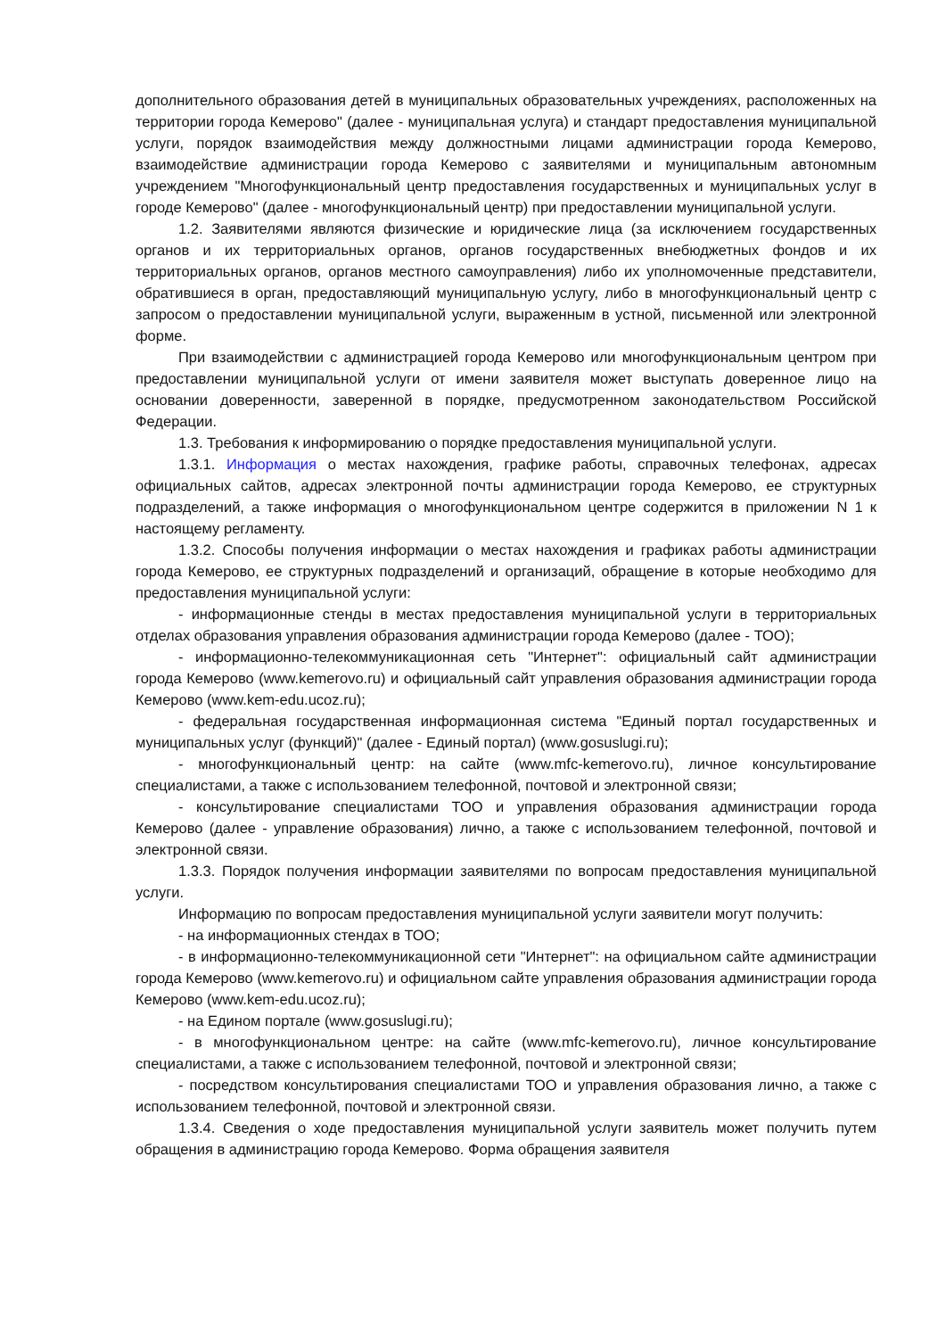дополнительного образования детей в муниципальных образовательных учреждениях, расположенных на территории города Кемерово" (далее - муниципальная услуга) и стандарт предоставления муниципальной услуги, порядок взаимодействия между должностными лицами администрации города Кемерово, взаимодействие администрации города Кемерово с заявителями и муниципальным автономным учреждением "Многофункциональный центр предоставления государственных и муниципальных услуг в городе Кемерово" (далее - многофункциональный центр) при предоставлении муниципальной услуги.
1.2. Заявителями являются физические и юридические лица (за исключением государственных органов и их территориальных органов, органов государственных внебюджетных фондов и их территориальных органов, органов местного самоуправления) либо их уполномоченные представители, обратившиеся в орган, предоставляющий муниципальную услугу, либо в многофункциональный центр с запросом о предоставлении муниципальной услуги, выраженным в устной, письменной или электронной форме.
При взаимодействии с администрацией города Кемерово или многофункциональным центром при предоставлении муниципальной услуги от имени заявителя может выступать доверенное лицо на основании доверенности, заверенной в порядке, предусмотренном законодательством Российской Федерации.
1.3. Требования к информированию о порядке предоставления муниципальной услуги.
1.3.1. Информация о местах нахождения, графике работы, справочных телефонах, адресах официальных сайтов, адресах электронной почты администрации города Кемерово, ее структурных подразделений, а также информация о многофункциональном центре содержится в приложении N 1 к настоящему регламенту.
1.3.2. Способы получения информации о местах нахождения и графиках работы администрации города Кемерово, ее структурных подразделений и организаций, обращение в которые необходимо для предоставления муниципальной услуги:
- информационные стенды в местах предоставления муниципальной услуги в территориальных отделах образования управления образования администрации города Кемерово (далее - ТОО);
- информационно-телекоммуникационная сеть "Интернет": официальный сайт администрации города Кемерово (www.kemerovo.ru) и официальный сайт управления образования администрации города Кемерово (www.kem-edu.ucoz.ru);
- федеральная государственная информационная система "Единый портал государственных и муниципальных услуг (функций)" (далее - Единый портал) (www.gosuslugi.ru);
- многофункциональный центр: на сайте (www.mfc-kemerovo.ru), личное консультирование специалистами, а также с использованием телефонной, почтовой и электронной связи;
- консультирование специалистами ТОО и управления образования администрации города Кемерово (далее - управление образования) лично, а также с использованием телефонной, почтовой и электронной связи.
1.3.3. Порядок получения информации заявителями по вопросам предоставления муниципальной услуги.
Информацию по вопросам предоставления муниципальной услуги заявители могут получить:
- на информационных стендах в ТОО;
- в информационно-телекоммуникационной сети "Интернет": на официальном сайте администрации города Кемерово (www.kemerovo.ru) и официальном сайте управления образования администрации города Кемерово (www.kem-edu.ucoz.ru);
- на Едином портале (www.gosuslugi.ru);
- в многофункциональном центре: на сайте (www.mfc-kemerovo.ru), личное консультирование специалистами, а также с использованием телефонной, почтовой и электронной связи;
- посредством консультирования специалистами ТОО и управления образования лично, а также с использованием телефонной, почтовой и электронной связи.
1.3.4. Сведения о ходе предоставления муниципальной услуги заявитель может получить путем обращения в администрацию города Кемерово. Форма обращения заявителя